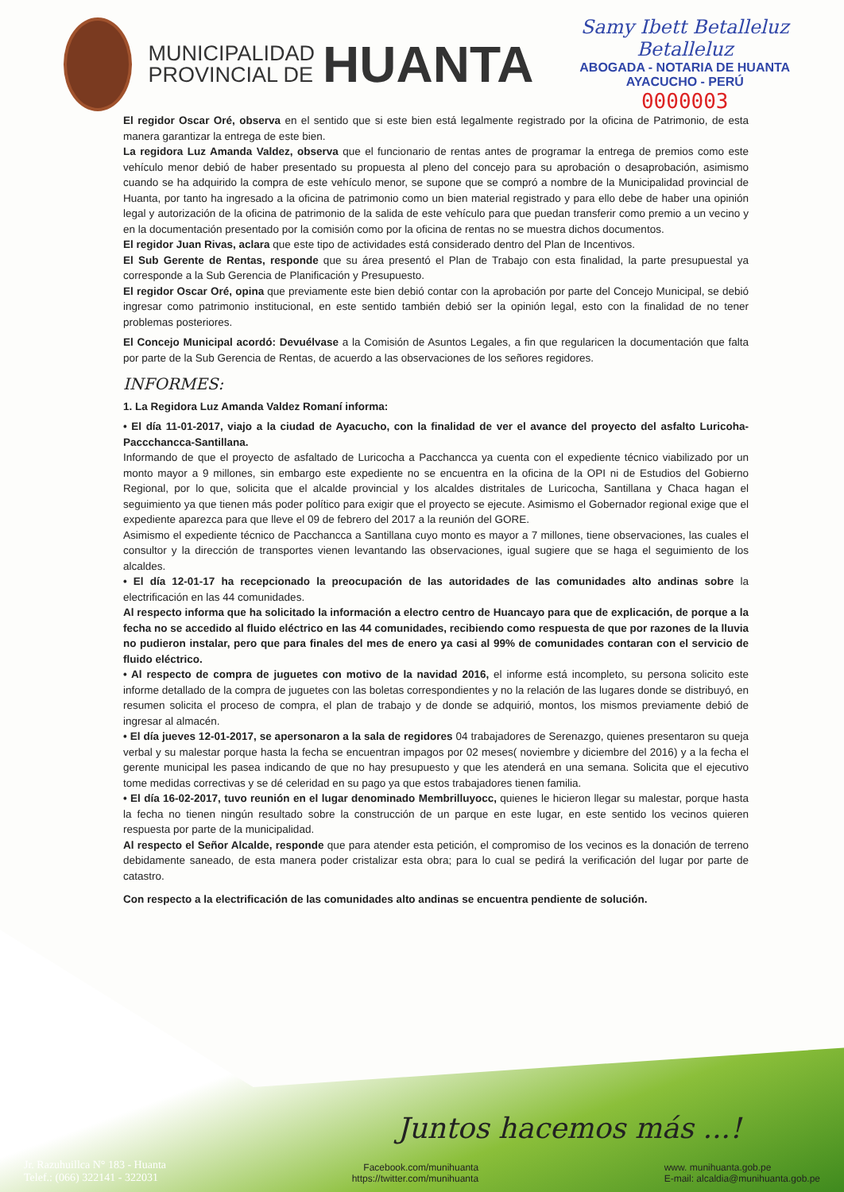MUNICIPALIDAD
PROVINCIAL DE
HUANTA
Samy Ibett Betalleluz Betalleluz
ABOGADA - NOTARIA DE HUANTA
AYACUCHO - PERÚ
0000003
El regidor Oscar Oré, observa en el sentido que si este bien está legalmente registrado por la oficina de Patrimonio, de esta manera garantizar la entrega de este bien.
La regidora Luz Amanda Valdez, observa que el funcionario de rentas antes de programar la entrega de premios como este vehículo menor debió de haber presentado su propuesta al pleno del concejo para su aprobación o desaprobación, asimismo cuando se ha adquirido la compra de este vehículo menor, se supone que se compró a nombre de la Municipalidad provincial de Huanta, por tanto ha ingresado a la oficina de patrimonio como un bien material registrado y para ello debe de haber una opinión legal y autorización de la oficina de patrimonio de la salida de este vehículo para que puedan transferir como premio a un vecino y en la documentación presentado por la comisión como por la oficina de rentas no se muestra dichos documentos.
El regidor Juan Rivas, aclara que este tipo de actividades está considerado dentro del Plan de Incentivos.
El Sub Gerente de Rentas, responde que su área presentó el Plan de Trabajo con esta finalidad, la parte presupuestal ya corresponde a la Sub Gerencia de Planificación y Presupuesto.
El regidor Oscar Oré, opina que previamente este bien debió contar con la aprobación por parte del Concejo Municipal, se debió ingresar como patrimonio institucional, en este sentido también debió ser la opinión legal, esto con la finalidad de no tener problemas posteriores.
El Concejo Municipal acordó: Devuélvase a la Comisión de Asuntos Legales, a fin que regularicen la documentación que falta por parte de la Sub Gerencia de Rentas, de acuerdo a las observaciones de los señores regidores.
INFORMES:
1. La Regidora Luz Amanda Valdez Romaní informa:
• El día 11-01-2017, viajo a la ciudad de Ayacucho, con la finalidad de ver el avance del proyecto del asfalto Luricoha-Paccchancca-Santillana.
Informando de que el proyecto de asfaltado de Luricocha a Pacchancca ya cuenta con el expediente técnico viabilizado por un monto mayor a 9 millones, sin embargo este expediente no se encuentra en la oficina de la OPI ni de Estudios del Gobierno Regional, por lo que, solicita que el alcalde provincial y los alcaldes distritales de Luricocha, Santillana y Chaca hagan el seguimiento ya que tienen más poder político para exigir que el proyecto se ejecute. Asimismo el Gobernador regional exige que el expediente aparezca para que lleve el 09 de febrero del 2017 a la reunión del GORE.
Asimismo el expediente técnico de Pacchancca a Santillana cuyo monto es mayor a 7 millones, tiene observaciones, las cuales el consultor y la dirección de transportes vienen levantando las observaciones, igual sugiere que se haga el seguimiento de los alcaldes.
• El día 12-01-17 ha recepcionado la preocupación de las autoridades de las comunidades alto andinas sobre la electrificación en las 44 comunidades.
Al respecto informa que ha solicitado la información a electro centro de Huancayo para que de explicación, de porque a la fecha no se accedido al fluido eléctrico en las 44 comunidades, recibiendo como respuesta de que por razones de la lluvia no pudieron instalar, pero que para finales del mes de enero ya casi al 99% de comunidades contaran con el servicio de fluido eléctrico.
• Al respecto de compra de juguetes con motivo de la navidad 2016, el informe está incompleto, su persona solicito este informe detallado de la compra de juguetes con las boletas correspondientes y no la relación de las lugares donde se distribuyó, en resumen solicita el proceso de compra, el plan de trabajo y de donde se adquirió, montos, los mismos previamente debió de ingresar al almacén.
• El día jueves 12-01-2017, se apersonaron a la sala de regidores 04 trabajadores de Serenazgo, quienes presentaron su queja verbal y su malestar porque hasta la fecha se encuentran impagos por 02 meses( noviembre y diciembre del 2016) y a la fecha el gerente municipal les pasea indicando de que no hay presupuesto y que les atenderá en una semana. Solicita que el ejecutivo tome medidas correctivas y se dé celeridad en su pago ya que estos trabajadores tienen familia.
• El día 16-02-2017, tuvo reunión en el lugar denominado Membrilluyocc, quienes le hicieron llegar su malestar, porque hasta la fecha no tienen ningún resultado sobre la construcción de un parque en este lugar, en este sentido los vecinos quieren respuesta por parte de la municipalidad.
Al respecto el Señor Alcalde, responde que para atender esta petición, el compromiso de los vecinos es la donación de terreno debidamente saneado, de esta manera poder cristalizar esta obra; para lo cual se pedirá la verificación del lugar por parte de catastro.
Con respecto a la electrificación de las comunidades alto andinas se encuentra pendiente de solución.
Juntos hacemos más ...!
Jr. Razuhuillca N° 183 - Huanta
Telef.: (066) 322141 - 322031
Facebook.com/munihuanta
https://twitter.com/munihuanta
www. munihuanta.gob.pe
E-mail: alcaldia@munihuanta.gob.pe